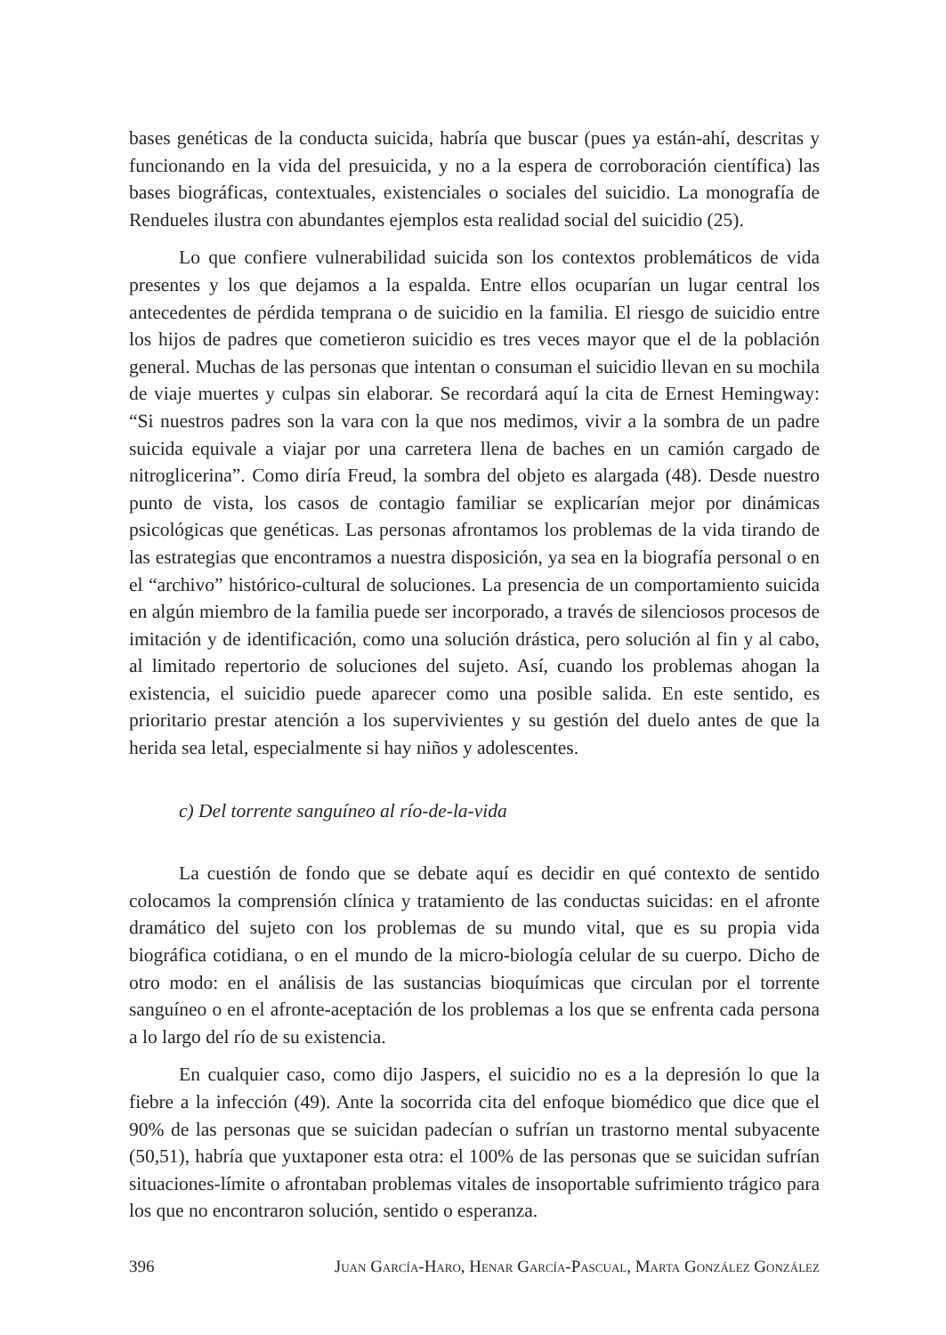bases genéticas de la conducta suicida, habría que buscar (pues ya están-ahí, descritas y funcionando en la vida del presuicida, y no a la espera de corroboración científica) las bases biográficas, contextuales, existenciales o sociales del suicidio. La monografía de Rendueles ilustra con abundantes ejemplos esta realidad social del suicidio (25).
Lo que confiere vulnerabilidad suicida son los contextos problemáticos de vida presentes y los que dejamos a la espalda. Entre ellos ocuparían un lugar central los antecedentes de pérdida temprana o de suicidio en la familia. El riesgo de suicidio entre los hijos de padres que cometieron suicidio es tres veces mayor que el de la población general. Muchas de las personas que intentan o consuman el suicidio llevan en su mochila de viaje muertes y culpas sin elaborar. Se recordará aquí la cita de Ernest Hemingway: “Si nuestros padres son la vara con la que nos medimos, vivir a la sombra de un padre suicida equivale a viajar por una carretera llena de baches en un camión cargado de nitroglicerina”. Como diría Freud, la sombra del objeto es alargada (48). Desde nuestro punto de vista, los casos de contagio familiar se explicarían mejor por dinámicas psicológicas que genéticas. Las personas afrontamos los problemas de la vida tirando de las estrategias que encontramos a nuestra disposición, ya sea en la biografía personal o en el “archivo” histórico-cultural de soluciones. La presencia de un comportamiento suicida en algún miembro de la familia puede ser incorporado, a través de silenciosos procesos de imitación y de identificación, como una solución drástica, pero solución al fin y al cabo, al limitado repertorio de soluciones del sujeto. Así, cuando los problemas ahogan la existencia, el suicidio puede aparecer como una posible salida. En este sentido, es prioritario prestar atención a los supervivientes y su gestión del duelo antes de que la herida sea letal, especialmente si hay niños y adolescentes.
c) Del torrente sanguíneo al río-de-la-vida
La cuestión de fondo que se debate aquí es decidir en qué contexto de sentido colocamos la comprensión clínica y tratamiento de las conductas suicidas: en el afronte dramático del sujeto con los problemas de su mundo vital, que es su propia vida biográfica cotidiana, o en el mundo de la micro-biología celular de su cuerpo. Dicho de otro modo: en el análisis de las sustancias bioquímicas que circulan por el torrente sanguíneo o en el afronte-aceptación de los problemas a los que se enfrenta cada persona a lo largo del río de su existencia.
En cualquier caso, como dijo Jaspers, el suicidio no es a la depresión lo que la fiebre a la infección (49). Ante la socorrida cita del enfoque biomédico que dice que el 90% de las personas que se suicidan padecían o sufrían un trastorno mental subyacente (50,51), habría que yuxtaponer esta otra: el 100% de las personas que se suicidan sufrían situaciones-límite o afrontaban problemas vitales de insoportable sufrimiento trágico para los que no encontraron solución, sentido o esperanza.
396 Juan García-Haro, Henar García-Pascual, Marta González González